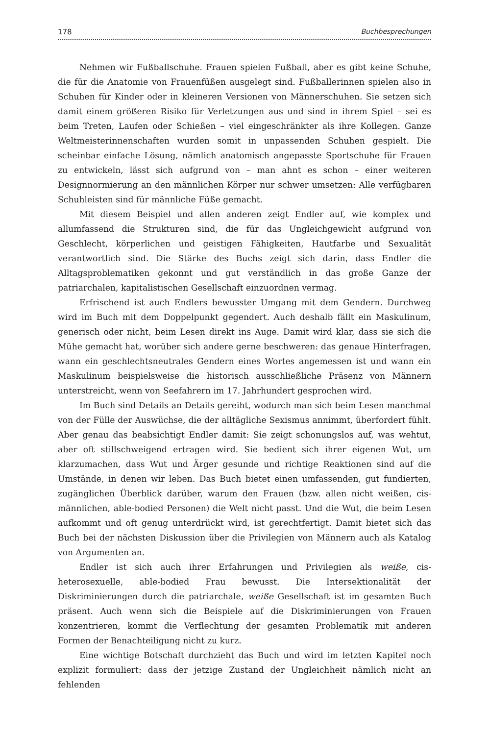178 Buchbesprechungen
Nehmen wir Fußballschuhe. Frauen spielen Fußball, aber es gibt keine Schuhe, die für die Anatomie von Frauenfüßen ausgelegt sind. Fußballerinnen spielen also in Schuhen für Kinder oder in kleineren Versionen von Männerschuhen. Sie setzen sich damit einem größeren Risiko für Verletzungen aus und sind in ihrem Spiel – sei es beim Treten, Laufen oder Schießen – viel eingeschränkter als ihre Kollegen. Ganze Weltmeisterinnenschaften wurden somit in unpassenden Schuhen gespielt. Die scheinbar einfache Lösung, nämlich anatomisch angepasste Sportschuhe für Frauen zu entwickeln, lässt sich aufgrund von – man ahnt es schon – einer weiteren Designnormierung an den männlichen Körper nur schwer umsetzen: Alle verfügbaren Schuhleisten sind für männliche Füße gemacht.
Mit diesem Beispiel und allen anderen zeigt Endler auf, wie komplex und allumfassend die Strukturen sind, die für das Ungleichgewicht aufgrund von Geschlecht, körperlichen und geistigen Fähigkeiten, Hautfarbe und Sexualität verantwortlich sind. Die Stärke des Buchs zeigt sich darin, dass Endler die Alltagsproblematiken gekonnt und gut verständlich in das große Ganze der patriarchalen, kapitalistischen Gesellschaft einzuordnen vermag.
Erfrischend ist auch Endlers bewusster Umgang mit dem Gendern. Durchweg wird im Buch mit dem Doppelpunkt gegendert. Auch deshalb fällt ein Maskulinum, generisch oder nicht, beim Lesen direkt ins Auge. Damit wird klar, dass sie sich die Mühe gemacht hat, worüber sich andere gerne beschweren: das genaue Hinterfragen, wann ein geschlechtsneutrales Gendern eines Wortes angemessen ist und wann ein Maskulinum beispielsweise die historisch ausschließliche Präsenz von Männern unterstreicht, wenn von Seefahrern im 17. Jahrhundert gesprochen wird.
Im Buch sind Details an Details gereiht, wodurch man sich beim Lesen manchmal von der Fülle der Auswüchse, die der alltägliche Sexismus annimmt, überfordert fühlt. Aber genau das beabsichtigt Endler damit: Sie zeigt schonungslos auf, was wehtut, aber oft stillschweigend ertragen wird. Sie bedient sich ihrer eigenen Wut, um klarzumachen, dass Wut und Ärger gesunde und richtige Reaktionen sind auf die Umstände, in denen wir leben. Das Buch bietet einen umfassenden, gut fundierten, zugänglichen Überblick darüber, warum den Frauen (bzw. allen nicht weißen, cis-männlichen, able-bodied Personen) die Welt nicht passt. Und die Wut, die beim Lesen aufkommt und oft genug unterdrückt wird, ist gerechtfertigt. Damit bietet sich das Buch bei der nächsten Diskussion über die Privilegien von Männern auch als Katalog von Argumenten an.
Endler ist sich auch ihrer Erfahrungen und Privilegien als weiße, cis-heterosexuelle, able-bodied Frau bewusst. Die Intersektionalität der Diskriminierungen durch die patriarchale, weiße Gesellschaft ist im gesamten Buch präsent. Auch wenn sich die Beispiele auf die Diskriminierungen von Frauen konzentrieren, kommt die Verflechtung der gesamten Problematik mit anderen Formen der Benachteiligung nicht zu kurz.
Eine wichtige Botschaft durchzieht das Buch und wird im letzten Kapitel noch explizit formuliert: dass der jetzige Zustand der Ungleichheit nämlich nicht an fehlenden